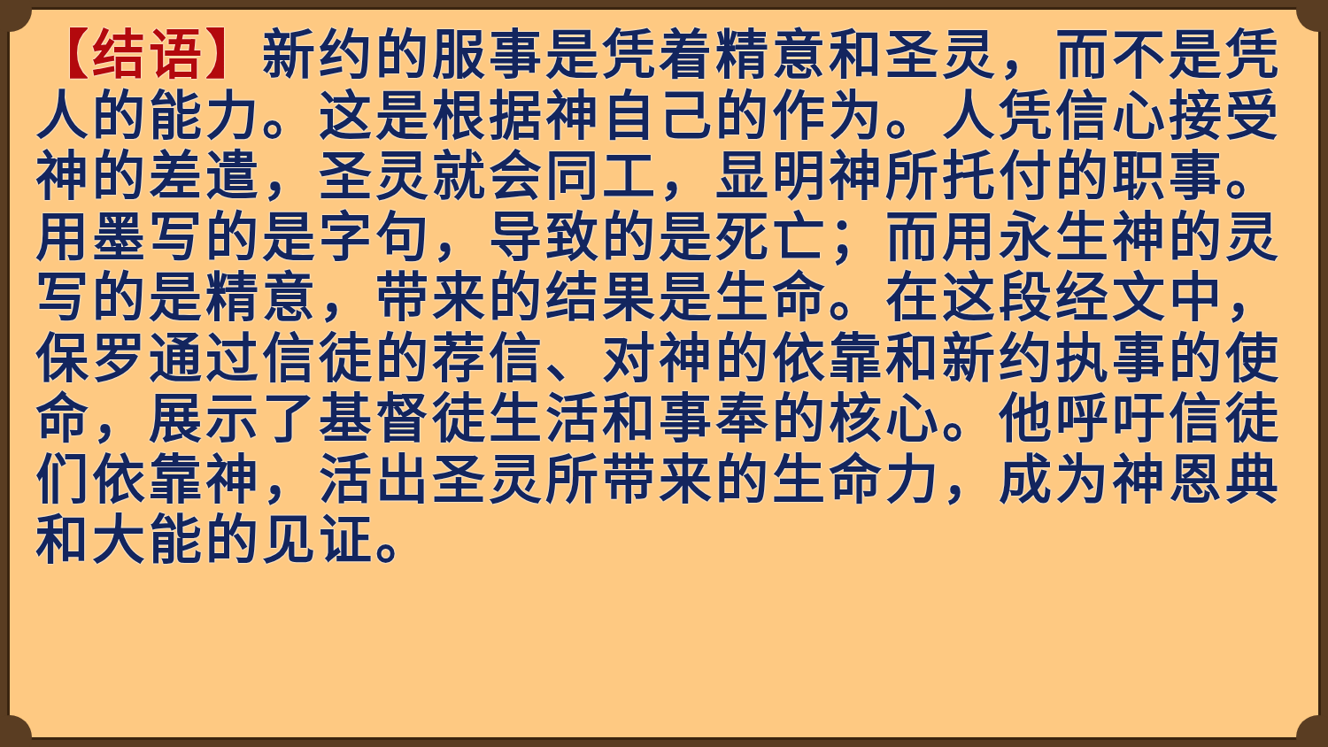【结语】新约的服事是凭着精意和圣灵，而不是凭人的能力。这是根据神自己的作为。人凭信心接受神的差遣，圣灵就会同工，显明神所托付的职事。用墨写的是字句，导致的是死亡；而用永生神的灵写的是精意，带来的结果是生命。在这段经文中，保罗通过信徒的荐信、对神的依靠和新约执事的使命，展示了基督徒生活和事奉的核心。他呼吁信徒们依靠神，活出圣灵所带来的生命力，成为神恩典和大能的见证。